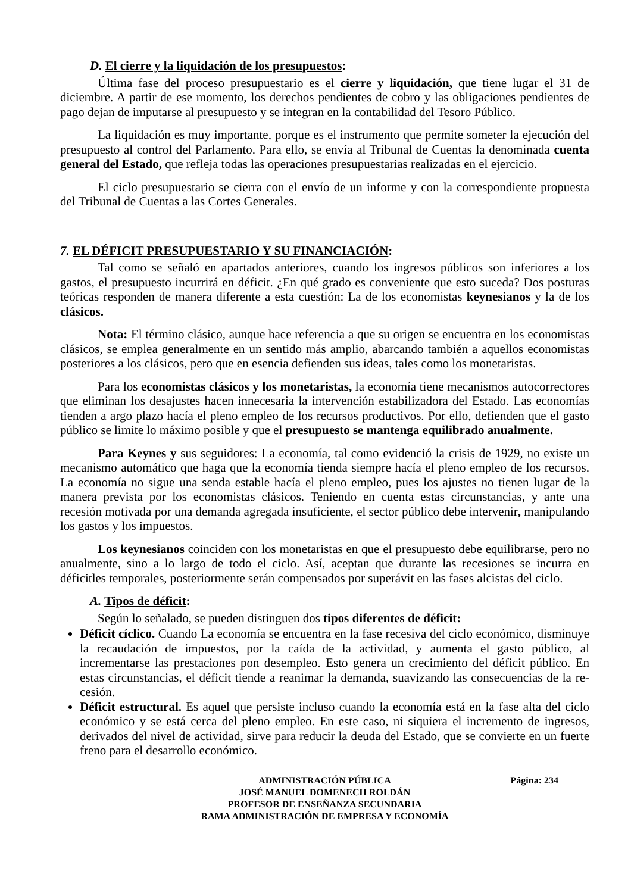D. El cierre y la liquidación de los presupuestos:
Última fase del proceso presupuestario es el cierre y liquidación, que tiene lugar el 31 de diciembre. A partir de ese momento, los derechos pendientes de cobro y las obligaciones pendientes de pago dejan de imputarse al presupuesto y se integran en la contabilidad del Tesoro Público.
La liquidación es muy importante, porque es el instrumento que permite someter la ejecución del presupuesto al control del Parlamento. Para ello, se envía al Tribunal de Cuentas la denominada cuenta general del Estado, que refleja todas las operaciones presupuestarias realizadas en el ejercicio.
El ciclo presupuestario se cierra con el envío de un informe y con la correspondiente propuesta del Tribunal de Cuentas a las Cortes Generales.
7. EL DÉFICIT PRESUPUESTARIO Y SU FINANCIACIÓN:
Tal como se señaló en apartados anteriores, cuando los ingresos públicos son inferiores a los gastos, el presupuesto incurrirá en déficit. ¿En qué grado es conveniente que esto suceda? Dos posturas teóricas responden de manera diferente a esta cuestión: La de los economistas keynesianos y la de los clásicos.
Nota: El término clásico, aunque hace referencia a que su origen se encuentra en los economistas clásicos, se emplea generalmente en un sentido más amplio, abarcando también a aquellos economistas posteriores a los clásicos, pero que en esencia defienden sus ideas, tales como los monetaristas.
Para los economistas clásicos y los monetaristas, la economía tiene mecanismos autocorrectores que eliminan los desajustes hacen innecesaria la intervención estabilizadora del Estado. Las economías tienden a argo plazo hacía el pleno empleo de los recursos productivos. Por ello, defienden que el gasto público se limite lo máximo posible y que el presupuesto se mantenga equilibrado anualmente.
Para Keynes y sus seguidores: La economía, tal como evidenció la crisis de 1929, no existe un mecanismo automático que haga que la economía tienda siempre hacía el pleno empleo de los recursos. La economía no sigue una senda estable hacía el pleno empleo, pues los ajustes no tienen lugar de la manera prevista por los economistas clásicos. Teniendo en cuenta estas circunstancias, y ante una recesión motivada por una demanda agregada insuficiente, el sector público debe intervenir, manipulando los gastos y los impuestos.
Los keynesianos coinciden con los monetaristas en que el presupuesto debe equilibrarse, pero no anualmente, sino a lo largo de todo el ciclo. Así, aceptan que durante las recesiones se incurra en déficitles temporales, posteriormente serán compensados por superávit en las fases alcistas del ciclo.
A. Tipos de déficit:
Según lo señalado, se pueden distinguen dos tipos diferentes de déficit:
Déficit cíclico. Cuando La economía se encuentra en la fase recesiva del ciclo económico, disminuye la recaudación de impuestos, por la caída de la actividad, y aumenta el gasto público, al incrementarse las prestaciones pon desempleo. Esto genera un crecimiento del déficit público. En estas circunstancias, el déficit tiende a reanimar la demanda, suavizando las consecuencias de la re-cesión.
Déficit estructural. Es aquel que persiste incluso cuando la economía está en la fase alta del ciclo económico y se está cerca del pleno empleo. En este caso, ni siquiera el incremento de ingresos, derivados del nivel de actividad, sirve para reducir la deuda del Estado, que se convierte en un fuerte freno para el desarrollo económico.
Página: 234 ADMINISTRACIÓN PÚBLICA
JOSÉ MANUEL DOMENECH ROLDÁN
PROFESOR DE ENSEÑANZA SECUNDARIA
RAMA ADMINISTRACIÓN DE EMPRESA Y ECONOMÍA